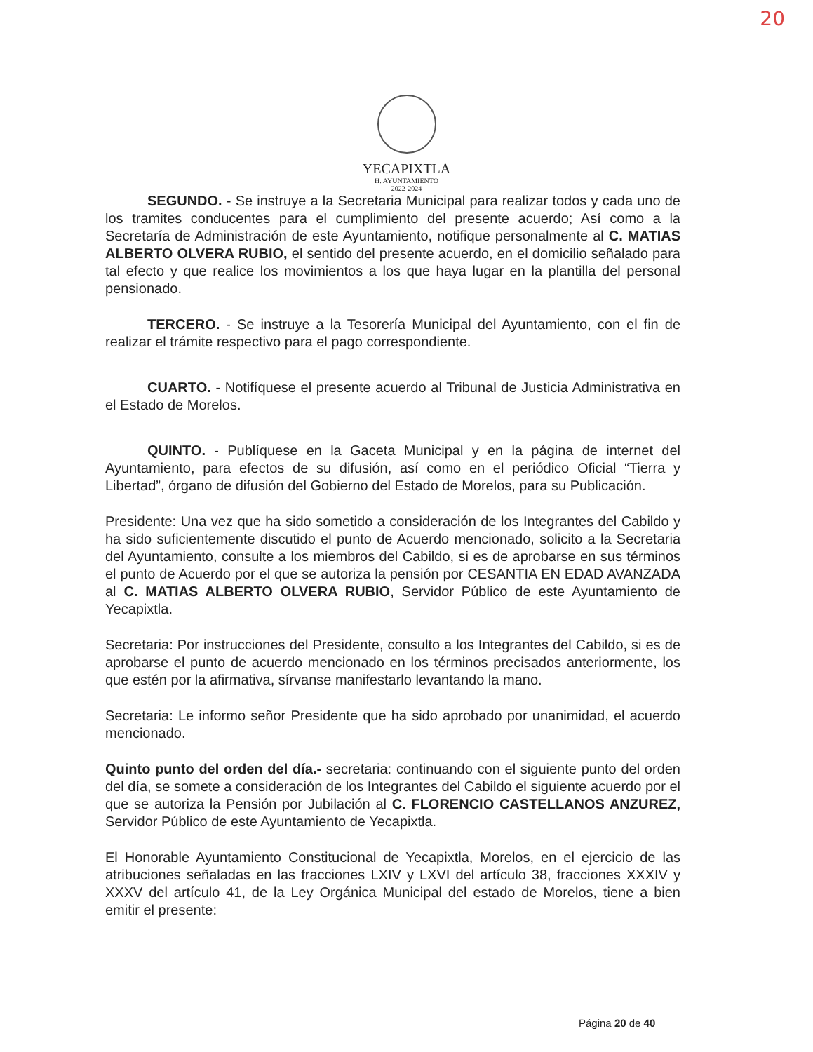20
YECAPIXTLA
H. AYUNTAMIENTO
2022-2024
SEGUNDO. - Se instruye a la Secretaria Municipal para realizar todos y cada uno de los tramites conducentes para el cumplimiento del presente acuerdo; Así como a la Secretaría de Administración de este Ayuntamiento, notifique personalmente al C. MATIAS ALBERTO OLVERA RUBIO, el sentido del presente acuerdo, en el domicilio señalado para tal efecto y que realice los movimientos a los que haya lugar en la plantilla del personal pensionado.
TERCERO. - Se instruye a la Tesorería Municipal del Ayuntamiento, con el fin de realizar el trámite respectivo para el pago correspondiente.
CUARTO. - Notifíquese el presente acuerdo al Tribunal de Justicia Administrativa en el Estado de Morelos.
QUINTO. - Publíquese en la Gaceta Municipal y en la página de internet del Ayuntamiento, para efectos de su difusión, así como en el periódico Oficial “Tierra y Libertad”, órgano de difusión del Gobierno del Estado de Morelos, para su Publicación.
Presidente: Una vez que ha sido sometido a consideración de los Integrantes del Cabildo y ha sido suficientemente discutido el punto de Acuerdo mencionado, solicito a la Secretaria del Ayuntamiento, consulte a los miembros del Cabildo, si es de aprobarse en sus términos el punto de Acuerdo por el que se autoriza la pensión por CESANTIA EN EDAD AVANZADA al C. MATIAS ALBERTO OLVERA RUBIO, Servidor Público de este Ayuntamiento de Yecapixtla.
Secretaria: Por instrucciones del Presidente, consulto a los Integrantes del Cabildo, si es de aprobarse el punto de acuerdo mencionado en los términos precisados anteriormente, los que estén por la afirmativa, sírvanse manifestarlo levantando la mano.
Secretaria: Le informo señor Presidente que ha sido aprobado por unanimidad, el acuerdo mencionado.
Quinto punto del orden del día.- secretaria: continuando con el siguiente punto del orden del día, se somete a consideración de los Integrantes del Cabildo el siguiente acuerdo por el que se autoriza la Pensión por Jubilación al C. FLORENCIO CASTELLANOS ANZUREZ, Servidor Público de este Ayuntamiento de Yecapixtla.
El Honorable Ayuntamiento Constitucional de Yecapixtla, Morelos, en el ejercicio de las atribuciones señaladas en las fracciones LXIV y LXVI del artículo 38, fracciones XXXIV y XXXV del artículo 41, de la Ley Orgánica Municipal del estado de Morelos, tiene a bien emitir el presente:
Página 20 de 40